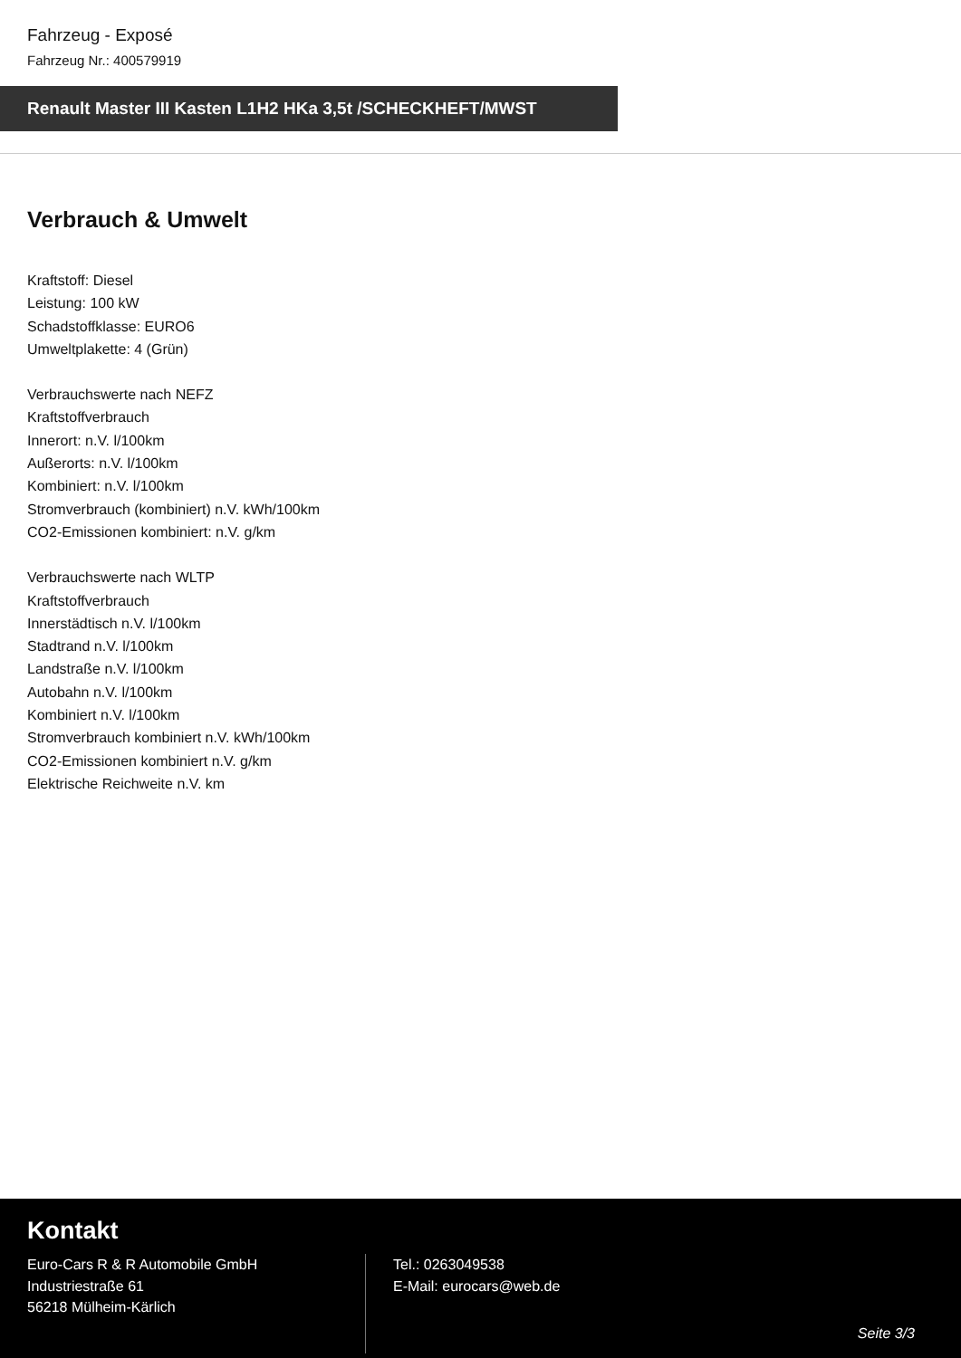Fahrzeug - Exposé
Fahrzeug Nr.: 400579919
Renault Master III Kasten L1H2 HKa 3,5t /SCHECKHEFT/MWST
Verbrauch & Umwelt
Kraftstoff: Diesel
Leistung: 100 kW
Schadstoffklasse: EURO6
Umweltplakette: 4 (Grün)
Verbrauchswerte nach NEFZ
Kraftstoffverbrauch
Innerort: n.V. l/100km
Außerorts: n.V. l/100km
Kombiniert: n.V. l/100km
Stromverbrauch (kombiniert) n.V. kWh/100km
CO2-Emissionen kombiniert: n.V. g/km
Verbrauchswerte nach WLTP
Kraftstoffverbrauch
Innerstädtisch n.V. l/100km
Stadtrand n.V. l/100km
Landstraße n.V. l/100km
Autobahn n.V. l/100km
Kombiniert n.V. l/100km
Stromverbrauch kombiniert n.V. kWh/100km
CO2-Emissionen kombiniert n.V. g/km
Elektrische Reichweite n.V. km
Kontakt
Euro-Cars R & R Automobile GmbH
Industriestraße 61
56218 Mülheim-Kärlich
Tel.: 0263049538
E-Mail: eurocars@web.de
Seite 3/3